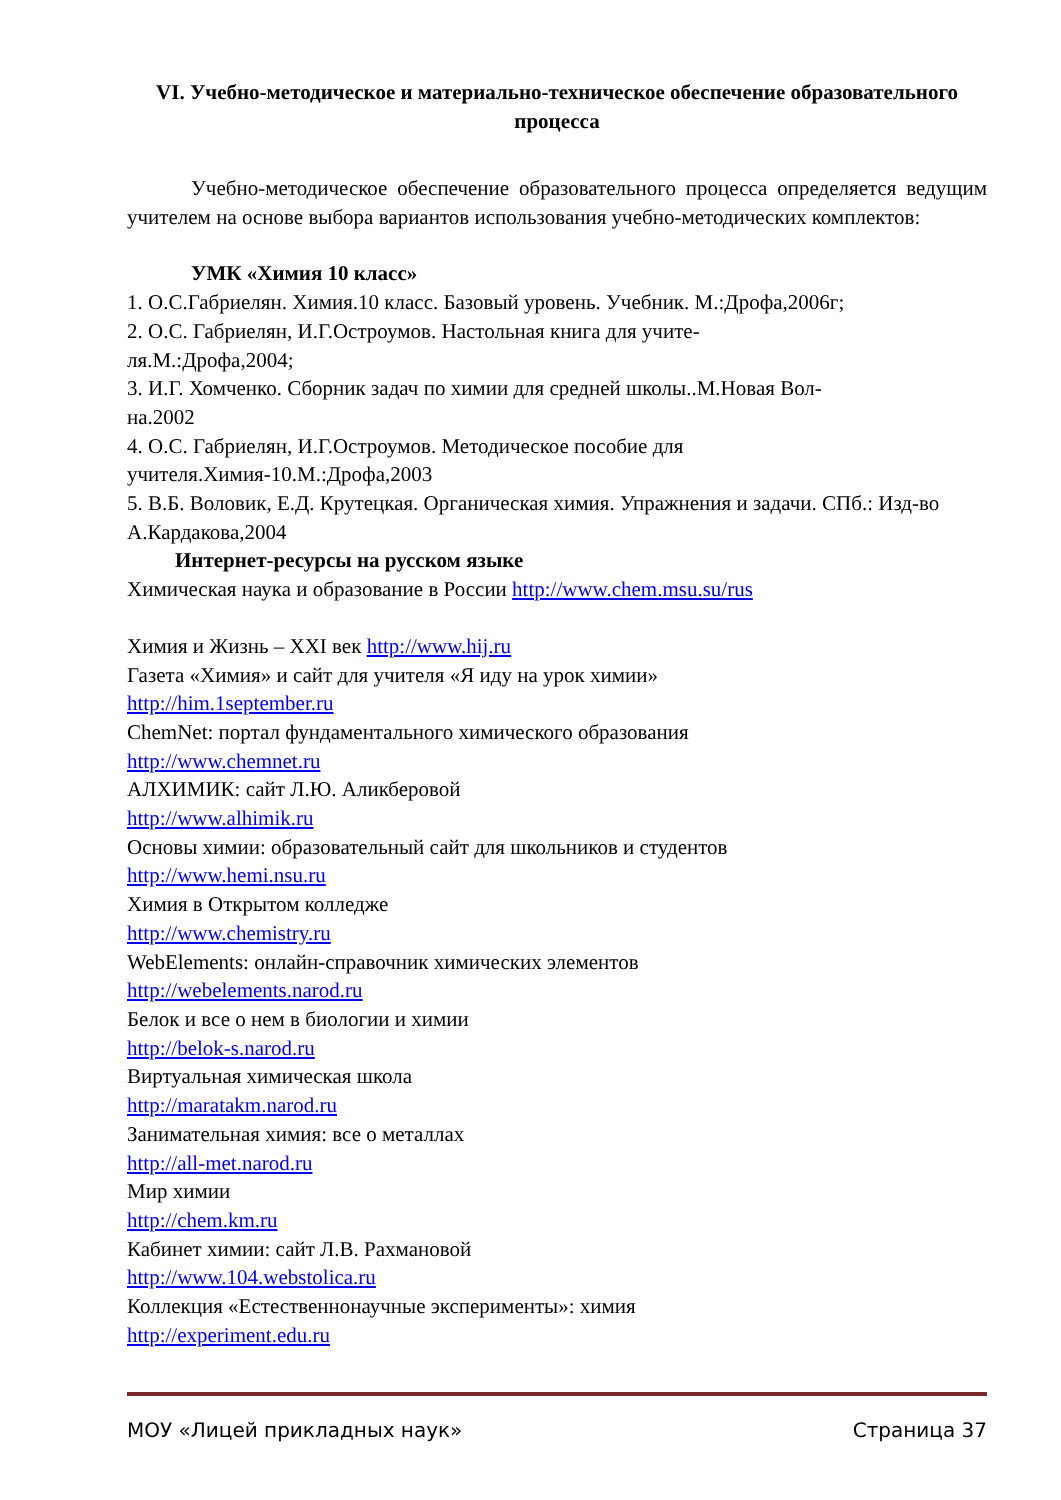VI. Учебно-методическое и материально-техническое обеспечение образовательного процесса
Учебно-методическое обеспечение образовательного процесса определяется ведущим учителем на основе выбора вариантов использования учебно-методических комплектов:
УМК «Химия 10 класс»
1. О.С.Габриелян. Химия.10 класс. Базовый уровень. Учебник. М.:Дрофа,2006г;
2. О.С. Габриелян, И.Г.Остроумов. Настольная книга для учите-
ля.М.:Дрофа,2004;
3. И.Г. Хомченко. Сборник задач по химии для средней школы..М.Новая Вол-
на.2002
4. О.С. Габриелян, И.Г.Остроумов. Методическое пособие для учителя.Химия-10.М.:Дрофа,2003
5. В.Б. Воловик, Е.Д. Крутецкая. Органическая химия. Упражнения и задачи. СПб.: Изд-во А.Кардакова,2004
Интернет-ресурсы на русском языке
Химическая наука и образование в России http://www.chem.msu.su/rus
Химия и Жизнь – XXI век http://www.hij.ru
Газета «Химия» и сайт для учителя «Я иду на урок химии»
http://him.1september.ru
ChemNet: портал фундаментального химического образования
http://www.chemnet.ru
АЛХИМИК: сайт Л.Ю. Аликберовой
http://www.alhimik.ru
Основы химии: образовательный сайт для школьников и студентов
http://www.hemi.nsu.ru
Химия в Открытом колледже
http://www.chemistry.ru
WebElements: онлайн-справочник химических элементов
http://webelements.narod.ru
Белок и все о нем в биологии и химии
http://belok-s.narod.ru
Виртуальная химическая школа
http://maratakm.narod.ru
Занимательная химия: все о металлах
http://all-met.narod.ru
Мир химии
http://chem.km.ru
Кабинет химии: сайт Л.В. Рахмановой
http://www.104.webstolica.ru
Коллекция «Естественнонаучные эксперименты»: химия
http://experiment.edu.ru
МОУ «Лицей прикладных наук» Страница 37